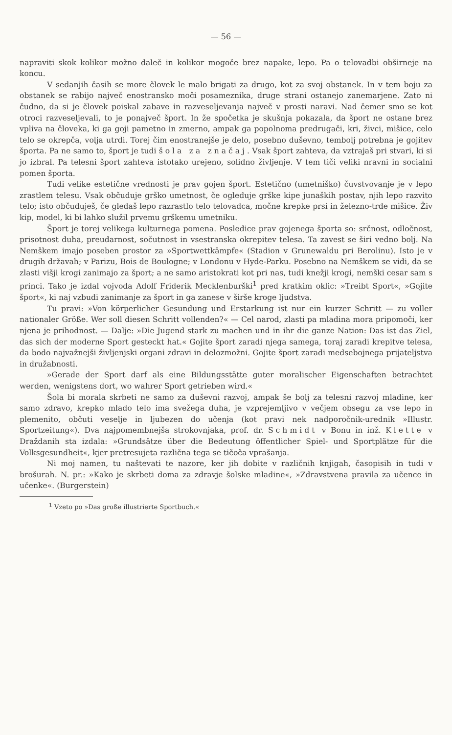— 56 —
napraviti skok kolikor možno daleč in kolikor mogoče brez napake, lepo. Pa o telovadbi obširneje na koncu.
V sedanjih časih se more človek le malo brigati za drugo, kot za svoj obstanek. In v tem boju za obstanek se rabijo največ enostransko moči posameznika, druge strani ostanejo zanemarjene. Zato ni čudno, da si je človek poiskal zabave in razveseljevanja največ v prosti naravi. Nad čemer smo se kot otroci razveseljevali, to je ponajveč šport. In že spočetka je skušnja pokazala, da šport ne ostane brez vpliva na človeka, ki ga goji pametno in zmerno, ampak ga popolnoma predrugači, kri, živci, mišice, celo telo se okrepča, volja utrdi. Torej čim enostranejše je delo, posebno duševno, tembolj potrebna je gojitev športa. Pa ne samo to, šport je tudi šola za značaj. Vsak šport zahteva, da vztrajaš pri stvari, ki si jo izbral. Pa telesni šport zahteva istotako urejeno, solidno življenje. V tem tiči veliki nravni in socialni pomen športa.
Tudi velike estetične vrednosti je prav gojen šport. Estetično (umetniško) čuvstvovanje je v lepo zrastlem telesu. Vsak občuduje grško umetnost, če ogleduje grške kipe junaških postav, njih lepo razvito telo; isto občuduješ, če gledaš lepo razrastlo telo telovadca, močne krepke prsi in železno-trde mišice. Živ kip, model, ki bi lahko služil prvemu grškemu umetniku.
Šport je torej velikega kulturnega pomena. Posledice prav gojenega športa so: srčnost, odločnost, prisotnost duha, preudarnost, sočutnost in vsestranska okrepitev telesa. Ta zavest se širi vedno bolj. Na Nemškem imajo poseben prostor za »Sportwettkämpfe« (Stadion v Grunewaldu pri Berolinu). Isto je v drugih državah; v Parizu, Bois de Boulogne; v Londonu v Hyde-Parku. Posebno na Nemškem se vidi, da se zlasti višji krogi zanimajo za šport; a ne samo aristokrati kot pri nas, tudi knežji krogi, nemški cesar sam s princi. Tako je izdal vojvoda Adolf Friderik Mecklenburški<sup>1</sup> pred kratkim oklic: »Treibt Sport«, »Gojite šport«, ki naj vzbudi zanimanje za šport in ga zanese v širše kroge ljudstva.
Tu pravi: »Von körperlicher Gesundung und Erstarkung ist nur ein kurzer Schritt — zu voller nationaler Größe. Wer soll diesen Schritt vollenden?« — Cel narod, zlasti pa mladina mora pripomoči, ker njena je prihodnost. — Dalje: »Die Jugend stark zu machen und in ihr die ganze Nation: Das ist das Ziel, das sich der moderne Sport gesteckt hat.« Gojite šport zaradi njega samega, toraj zaradi krepitve telesa, da bodo najvažnejši življenjski organi zdravi in delozmožni. Gojite šport zaradi medsebojnega prijateljstva in družabnosti.
»Gerade der Sport darf als eine Bildungsstätte guter moralischer Eigenschaften betrachtet werden, wenigstens dort, wo wahrer Sport getrieben wird.«
Šola bi morala skrbeti ne samo za duševni razvoj, ampak še bolj za telesni razvoj mladine, ker samo zdravo, krepko mlado telo ima svežega duha, je vzprejemljivo v večjem obsegu za vse lepo in plemenito, občuti veselje in ljubezen do učenja (kot pravi nek nadporočnik-urednik »Illustr. Sportzeitung«). Dva najpomembnejša strokovnjaka, prof. dr. Schmidt v Bonu in inž. Klette v Draždanih sta izdala: »Grundsätze über die Bedeutung öffentlicher Spiel- und Sportplätze für die Volksgesundheit«, kjer pretresujeta različna tega se tičoča vprašanja.
Ni moj namen, tu naštevati te nazore, ker jih dobite v različnih knjigah, časopisih in tudi v brošurah. N. pr.: »Kako je skrbeti doma za zdravje šolske mladine«, »Zdravstvena pravila za učence in učenke«. (Burgerstein)
<sup>1</sup> Vzeto po »Das große illustrierte Sportbuch.«